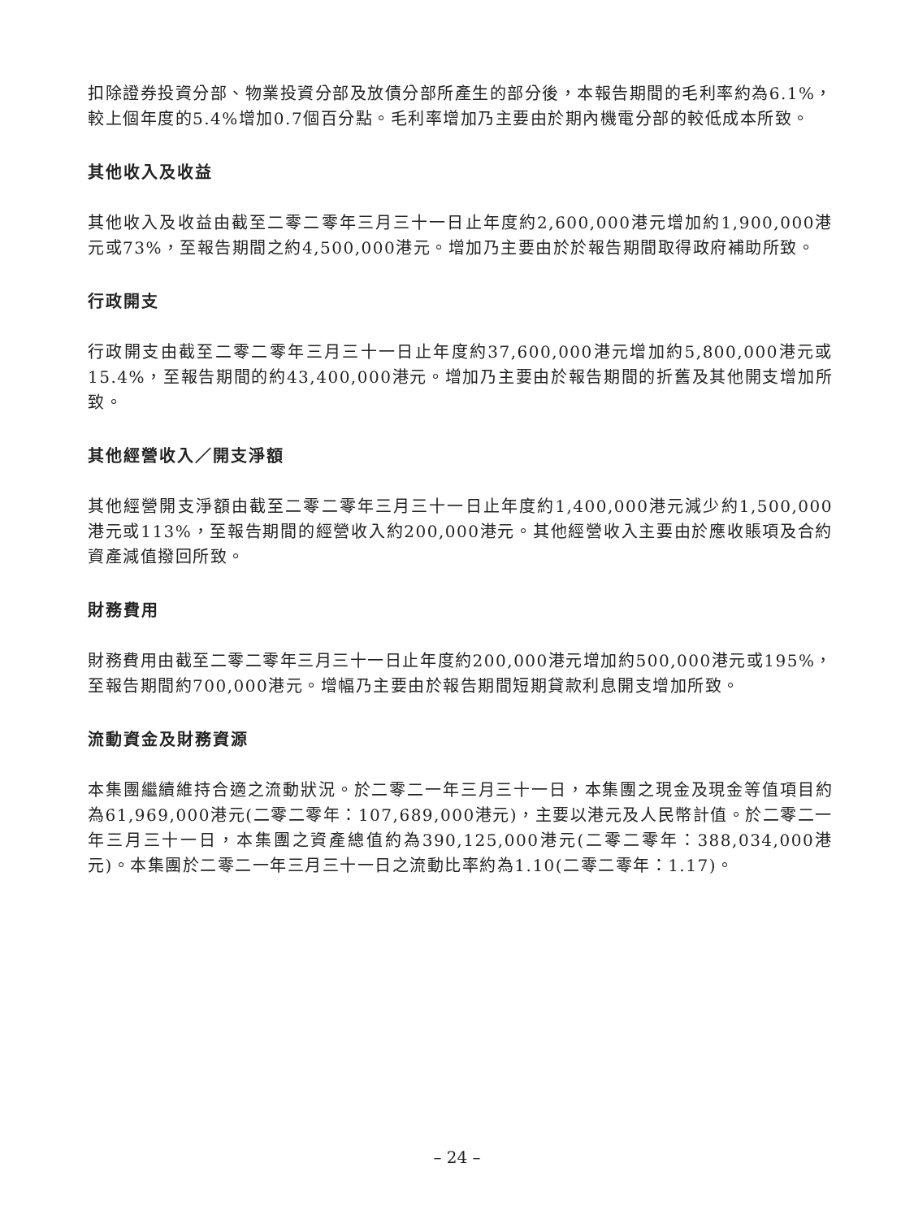扣除證券投資分部、物業投資分部及放債分部所產生的部分後，本報告期間的毛利率約為6.1%，較上個年度的5.4%增加0.7個百分點。毛利率增加乃主要由於期內機電分部的較低成本所致。
其他收入及收益
其他收入及收益由截至二零二零年三月三十一日止年度約2,600,000港元增加約1,900,000港元或73%，至報告期間之約4,500,000港元。增加乃主要由於於報告期間取得政府補助所致。
行政開支
行政開支由截至二零二零年三月三十一日止年度約37,600,000港元增加約5,800,000港元或15.4%，至報告期間的約43,400,000港元。增加乃主要由於報告期間的折舊及其他開支增加所致。
其他經營收入／開支淨額
其他經營開支淨額由截至二零二零年三月三十一日止年度約1,400,000港元減少約1,500,000港元或113%，至報告期間的經營收入約200,000港元。其他經營收入主要由於應收賬項及合約資產減值撥回所致。
財務費用
財務費用由截至二零二零年三月三十一日止年度約200,000港元增加約500,000港元或195%，至報告期間約700,000港元。增幅乃主要由於報告期間短期貸款利息開支增加所致。
流動資金及財務資源
本集團繼續維持合適之流動狀況。於二零二一年三月三十一日，本集團之現金及現金等值項目約為61,969,000港元(二零二零年：107,689,000港元)，主要以港元及人民幣計值。於二零二一年三月三十一日，本集團之資產總值約為390,125,000港元(二零二零年：388,034,000港元)。本集團於二零二一年三月三十一日之流動比率約為1.10(二零二零年：1.17)。
– 24 –